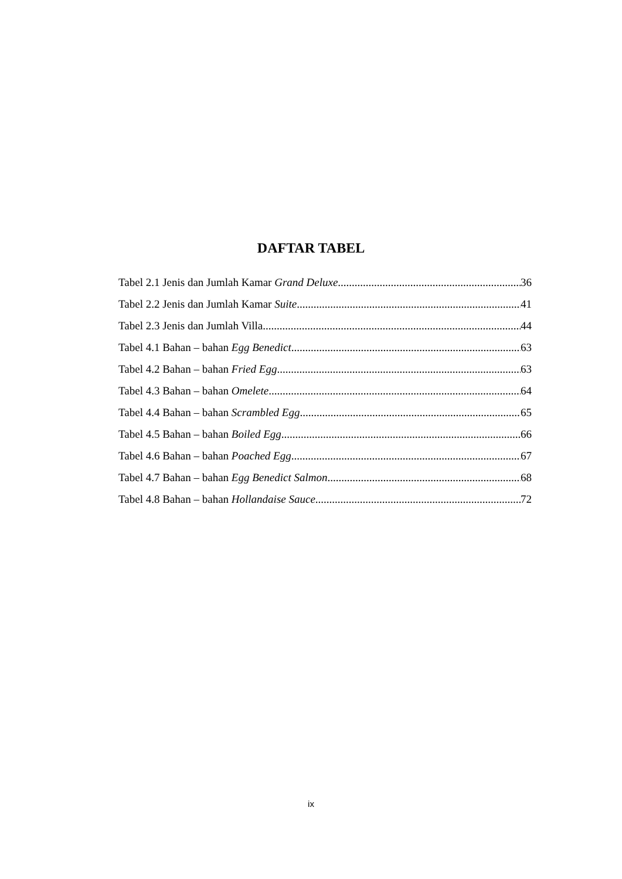DAFTAR TABEL
Tabel 2.1 Jenis dan Jumlah Kamar Grand Deluxe 36
Tabel 2.2 Jenis dan Jumlah Kamar Suite 41
Tabel 2.3 Jenis dan Jumlah Villa 44
Tabel 4.1 Bahan – bahan Egg Benedict 63
Tabel 4.2 Bahan – bahan Fried Egg 63
Tabel 4.3 Bahan – bahan Omelete 64
Tabel 4.4 Bahan – bahan Scrambled Egg 65
Tabel 4.5 Bahan – bahan Boiled Egg 66
Tabel 4.6 Bahan – bahan Poached Egg 67
Tabel 4.7 Bahan – bahan Egg Benedict Salmon 68
Tabel 4.8 Bahan – bahan Hollandaise Sauce 72
ix